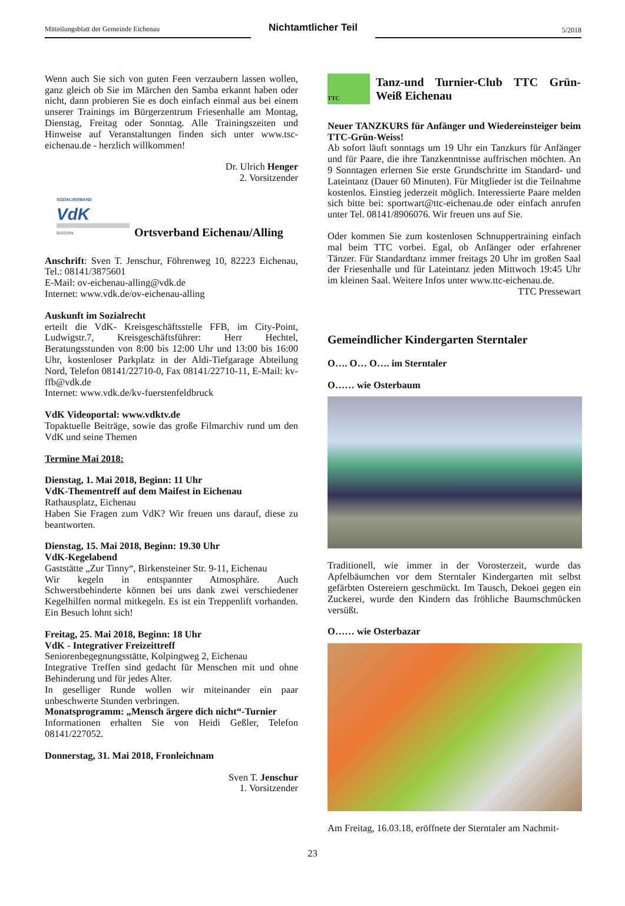Mitteilungsblatt der Gemeinde Eichenau
Nichtamtlicher Teil
5/2018
Wenn auch Sie sich von guten Feen verzaubern lassen wollen, ganz gleich ob Sie im Märchen den Samba erkannt haben oder nicht, dann probieren Sie es doch einfach einmal aus bei einem unserer Trainings im Bürgerzentrum Friesenhalle am Montag, Dienstag, Freitag oder Sonntag. Alle Trainingszeiten und Hinweise auf Veranstaltungen finden sich unter www.tsc-eichenau.de - herzlich willkommen!
Dr. Ulrich Henger
2. Vorsitzender
SOZIALVERBAND
VdK
BAYERN
Ortsverband Eichenau/Alling
Anschrift: Sven T. Jenschur, Föhrenweg 10, 82223 Eichenau, Tel.: 08141/3875601
E-Mail: ov-eichenau-alling@vdk.de
Internet: www.vdk.de/ov-eichenau-alling
Auskunft im Sozialrecht
erteilt die VdK- Kreisgeschäftsstelle FFB, im City-Point, Ludwigstr.7, Kreisgeschäftsführer: Herr Hechtel, Beratungsstunden von 8:00 bis 12:00 Uhr und 13:00 bis 16:00 Uhr, kostenloser Parkplatz in der Aldi-Tiefgarage Abteilung Nord, Telefon 08141/22710-0, Fax 08141/22710-11, E-Mail: kv-ffb@vdk.de
Internet: www.vdk.de/kv-fuerstenfeldbruck
VdK Videoportal: www.vdktv.de
Topaktuelle Beiträge, sowie das große Filmarchiv rund um den VdK und seine Themen
Termine Mai 2018:
Dienstag, 1. Mai 2018, Beginn: 11 Uhr
VdK-Thementreff auf dem Maifest in Eichenau
Rathausplatz, Eichenau
Haben Sie Fragen zum VdK? Wir freuen uns darauf, diese zu beantworten.
Dienstag, 15. Mai 2018, Beginn: 19.30 Uhr
VdK-Kegelabend
Gaststätte „Zur Tinny“, Birkensteiner Str. 9-11, Eichenau
Wir kegeln in entspannter Atmosphäre. Auch Schwerstbehinderte können bei uns dank zwei verschiedener Kegelhilfen normal mitkegeln. Es ist ein Treppenlift vorhanden. Ein Besuch lohnt sich!
Freitag, 25. Mai 2018, Beginn: 18 Uhr
VdK - Integrativer Freizeittreff
Seniorenbegegnungsstätte, Kolpingweg 2, Eichenau
Integrative Treffen sind gedacht für Menschen mit und ohne Behinderung und für jedes Alter.
In geselliger Runde wollen wir miteinander ein paar unbeschwerte Stunden verbringen.
Monatsprogramm: „Mensch ärgere dich nicht“-Turnier
Informationen erhalten Sie von Heidi Geßler, Telefon 08141/227052.
Donnerstag, 31. Mai 2018, Fronleichnam
Sven T. Jenschur
1. Vorsitzender
TTC
Tanz-und Turnier-Club TTC Grün-Weiß Eichenau
Neuer TANZKURS für Anfänger und Wiedereinsteiger beim TTC-Grün-Weiss!
Ab sofort läuft sonntags um 19 Uhr ein Tanzkurs für Anfänger und für Paare, die ihre Tanzkenntnisse auffrischen möchten. An 9 Sonntagen erlernen Sie erste Grundschritte im Standard- und Lateintanz (Dauer 60 Minuten). Für Mitglieder ist die Teilnahme kostenlos. Einstieg jederzeit möglich. Interessierte Paare melden sich bitte bei: sportwart@ttc-eichenau.de oder einfach anrufen unter Tel. 08141/8906076. Wir freuen uns auf Sie.
Oder kommen Sie zum kostenlosen Schnuppertraining einfach mal beim TTC vorbei. Egal, ob Anfänger oder erfahrener Tänzer. Für Standardtanz immer freitags 20 Uhr im großen Saal der Friesenhalle und für Lateintanz jeden Mittwoch 19:45 Uhr im kleinen Saal. Weitere Infos unter www.ttc-eichenau.de.
TTC Pressewart
Gemeindlicher Kindergarten Sterntaler
O…. O… O…. im Sterntaler
O…… wie Osterbaum
Traditionell, wie immer in der Vorosterzeit, wurde das Apfelbäumchen vor dem Sterntaler Kindergarten mit selbst gefärbten Ostereiern geschmückt. Im Tausch, Dekoei gegen ein Zuckerei, wurde den Kindern das fröhliche Baumschmücken versüßt.
O…… wie Osterbazar
Am Freitag, 16.03.18, eröffnete der Sterntaler am Nachmit-
23